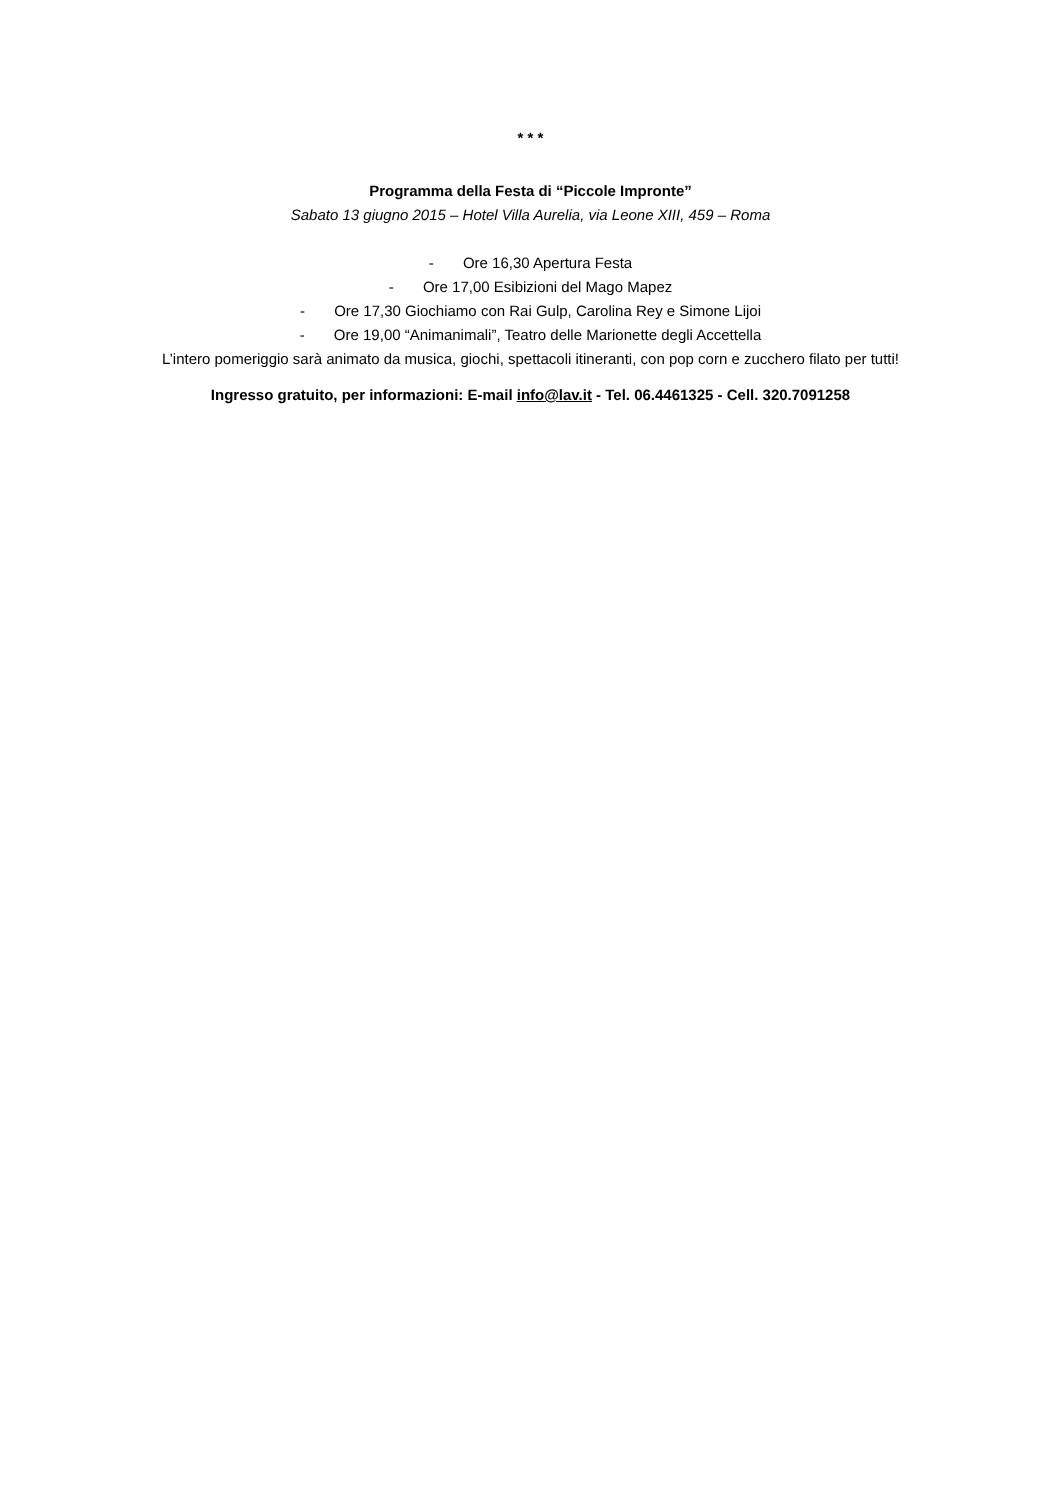* * *
Programma della Festa di “Piccole Impronte”
Sabato 13 giugno 2015 – Hotel Villa Aurelia, via Leone XIII, 459 – Roma
- Ore 16,30 Apertura Festa
- Ore 17,00 Esibizioni del Mago Mapez
- Ore 17,30 Giochiamo con Rai Gulp, Carolina Rey e Simone Lijoi
- Ore 19,00 “Animanimali”, Teatro delle Marionette degli Accettella
L’intero pomeriggio sarà animato da musica, giochi, spettacoli itineranti, con pop corn e zucchero filato per tutti!
Ingresso gratuito, per informazioni: E-mail info@lav.it - Tel. 06.4461325 - Cell. 320.7091258